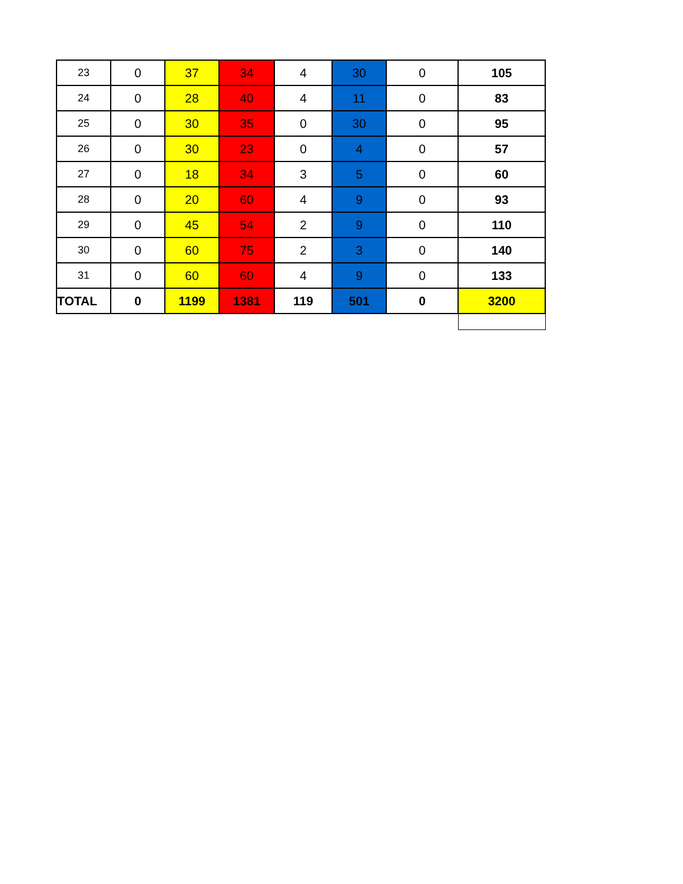| 23 | 0 | 37 | 34 | 4 | 30 | 0 | 105 |
| 24 | 0 | 28 | 40 | 4 | 11 | 0 | 83 |
| 25 | 0 | 30 | 35 | 0 | 30 | 0 | 95 |
| 26 | 0 | 30 | 23 | 0 | 4 | 0 | 57 |
| 27 | 0 | 18 | 34 | 3 | 5 | 0 | 60 |
| 28 | 0 | 20 | 60 | 4 | 9 | 0 | 93 |
| 29 | 0 | 45 | 54 | 2 | 9 | 0 | 110 |
| 30 | 0 | 60 | 75 | 2 | 3 | 0 | 140 |
| 31 | 0 | 60 | 60 | 4 | 9 | 0 | 133 |
| TOTAL | 0 | 1199 | 1381 | 119 | 501 | 0 | 3200 |